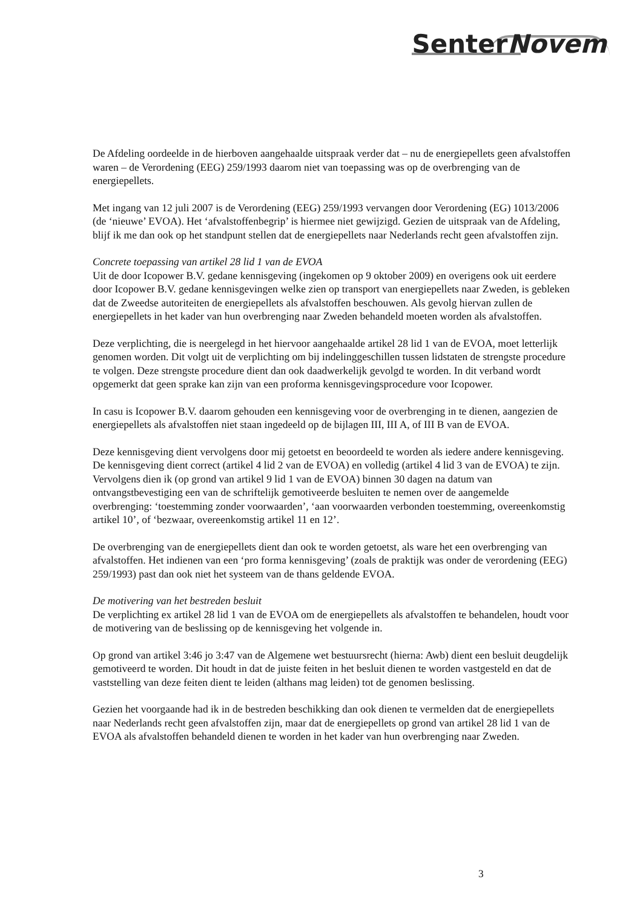SenterNovem
De Afdeling oordeelde in de hierboven aangehaalde uitspraak verder dat – nu de energiepellets geen afvalstoffen waren – de Verordening (EEG) 259/1993 daarom niet van toepassing was op de overbrenging van de energiepellets.
Met ingang van 12 juli 2007 is de Verordening (EEG) 259/1993 vervangen door Verordening (EG) 1013/2006 (de ‘nieuwe’ EVOA). Het ‘afvalstoffenbegrip’ is hiermee niet gewijzigd. Gezien de uitspraak van de Afdeling, blijf ik me dan ook op het standpunt stellen dat de energiepellets naar Nederlands recht geen afvalstoffen zijn.
Concrete toepassing van artikel 28 lid 1 van de EVOA
Uit de door Icopower B.V. gedane kennisgeving (ingekomen op 9 oktober 2009) en overigens ook uit eerdere door Icopower B.V. gedane kennisgevingen welke zien op transport van energiepellets naar Zweden, is gebleken dat de Zweedse autoriteiten de energiepellets als afvalstoffen beschouwen. Als gevolg hiervan zullen de energiepellets in het kader van hun overbrenging naar Zweden behandeld moeten worden als afvalstoffen.
Deze verplichting, die is neergelegd in het hiervoor aangehaalde artikel 28 lid 1 van de EVOA, moet letterlijk genomen worden. Dit volgt uit de verplichting om bij indelinggeschillen tussen lidstaten de strengste procedure te volgen. Deze strengste procedure dient dan ook daadwerkelijk gevolgd te worden. In dit verband wordt opgemerkt dat geen sprake kan zijn van een proforma kennisgevingsprocedure voor Icopower.
In casu is Icopower B.V. daarom gehouden een kennisgeving voor de overbrenging in te dienen, aangezien de energiepellets als afvalstoffen niet staan ingedeeld op de bijlagen III, III A, of III B van de EVOA.
Deze kennisgeving dient vervolgens door mij getoetst en beoordeeld te worden als iedere andere kennisgeving. De kennisgeving dient correct (artikel 4 lid 2 van de EVOA) en volledig (artikel 4 lid 3 van de EVOA) te zijn. Vervolgens dien ik (op grond van artikel 9 lid 1 van de EVOA) binnen 30 dagen na datum van ontvangstbevestiging een van de schriftelijk gemotiveerde besluiten te nemen over de aangemelde overbrenging: ‘toestemming zonder voorwaarden’, ‘aan voorwaarden verbonden toestemming, overeenkomstig artikel 10’, of ‘bezwaar, overeenkomstig artikel 11 en 12’.
De overbrenging van de energiepellets dient dan ook te worden getoetst, als ware het een overbrenging van afvalstoffen. Het indienen van een ‘pro forma kennisgeving’ (zoals de praktijk was onder de verordening (EEG) 259/1993) past dan ook niet het systeem van de thans geldende EVOA.
De motivering van het bestreden besluit
De verplichting ex artikel 28 lid 1 van de EVOA om de energiepellets als afvalstoffen te behandelen, houdt voor de motivering van de beslissing op de kennisgeving het volgende in.
Op grond van artikel 3:46 jo 3:47 van de Algemene wet bestuursrecht (hierna: Awb) dient een besluit deugdelijk gemotiveerd te worden. Dit houdt in dat de juiste feiten in het besluit dienen te worden vastgesteld en dat de vaststelling van deze feiten dient te leiden (althans mag leiden) tot de genomen beslissing.
Gezien het voorgaande had ik in de bestreden beschikking dan ook dienen te vermelden dat de energiepellets naar Nederlands recht geen afvalstoffen zijn, maar dat de energiepellets op grond van artikel 28 lid 1 van de EVOA als afvalstoffen behandeld dienen te worden in het kader van hun overbrenging naar Zweden.
3